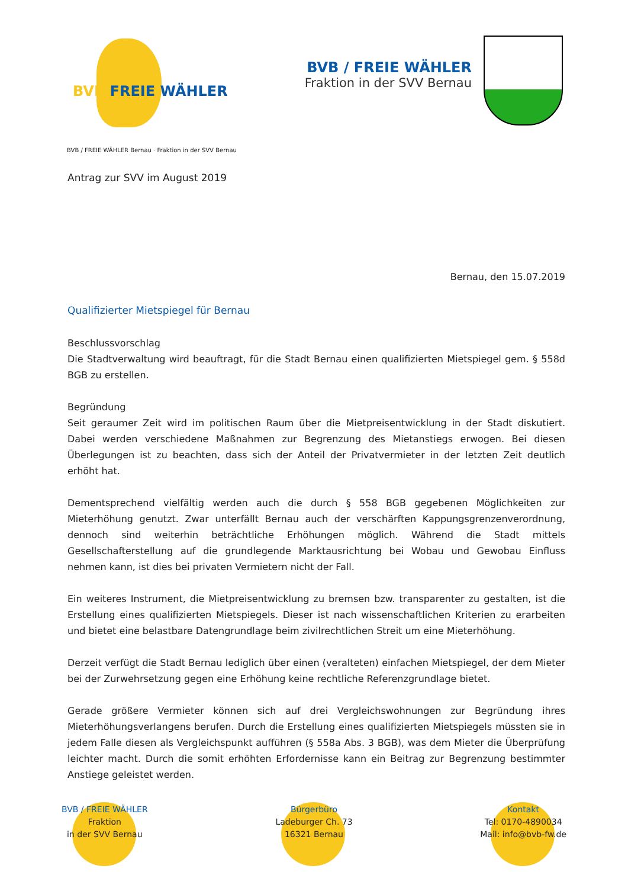BVB FREIE WÄHLER
BVB / FREIE WÄHLER
Fraktion in der SVV Bernau
BVB / FREIE WÄHLER Bernau · Fraktion in der SVV Bernau
Antrag zur SVV im August 2019
Bernau, den 15.07.2019
Qualifizierter Mietspiegel für Bernau
Beschlussvorschlag
Die Stadtverwaltung wird beauftragt, für die Stadt Bernau einen qualifizierten Mietspiegel gem. § 558d BGB zu erstellen.
Begründung
Seit geraumer Zeit wird im politischen Raum über die Mietpreisentwicklung in der Stadt diskutiert. Dabei werden verschiedene Maßnahmen zur Begrenzung des Mietanstiegs erwogen. Bei diesen Überlegungen ist zu beachten, dass sich der Anteil der Privatvermieter in der letzten Zeit deutlich erhöht hat.
Dementsprechend vielfältig werden auch die durch § 558 BGB gegebenen Möglichkeiten zur Mieterhöhung genutzt. Zwar unterfällt Bernau auch der verschärften Kappungsgrenzenverordnung, dennoch sind weiterhin beträchtliche Erhöhungen möglich. Während die Stadt mittels Gesellschafterstellung auf die grundlegende Marktausrichtung bei Wobau und Gewobau Einfluss nehmen kann, ist dies bei privaten Vermietern nicht der Fall.
Ein weiteres Instrument, die Mietpreisentwicklung zu bremsen bzw. transparenter zu gestalten, ist die Erstellung eines qualifizierten Mietspiegels. Dieser ist nach wissenschaftlichen Kriterien zu erarbeiten und bietet eine belastbare Datengrundlage beim zivilrechtlichen Streit um eine Mieterhöhung.
Derzeit verfügt die Stadt Bernau lediglich über einen (veralteten) einfachen Mietspiegel, der dem Mieter bei der Zurwehrsetzung gegen eine Erhöhung keine rechtliche Referenzgrundlage bietet.
Gerade größere Vermieter können sich auf drei Vergleichswohnungen zur Begründung ihres Mieterhöhungsverlangens berufen. Durch die Erstellung eines qualifizierten Mietspiegels müssten sie in jedem Falle diesen als Vergleichspunkt aufführen (§ 558a Abs. 3 BGB), was dem Mieter die Überprüfung leichter macht. Durch die somit erhöhten Erfordernisse kann ein Beitrag zur Begrenzung bestimmter Anstiege geleistet werden.
BVB / FREIE WÄHLER
Fraktion
in der SVV Bernau
Bürgerbüro
Ladeburger Ch. 73
16321 Bernau
Kontakt
Tel: 0170-4890034
Mail: info@bvb-fw.de